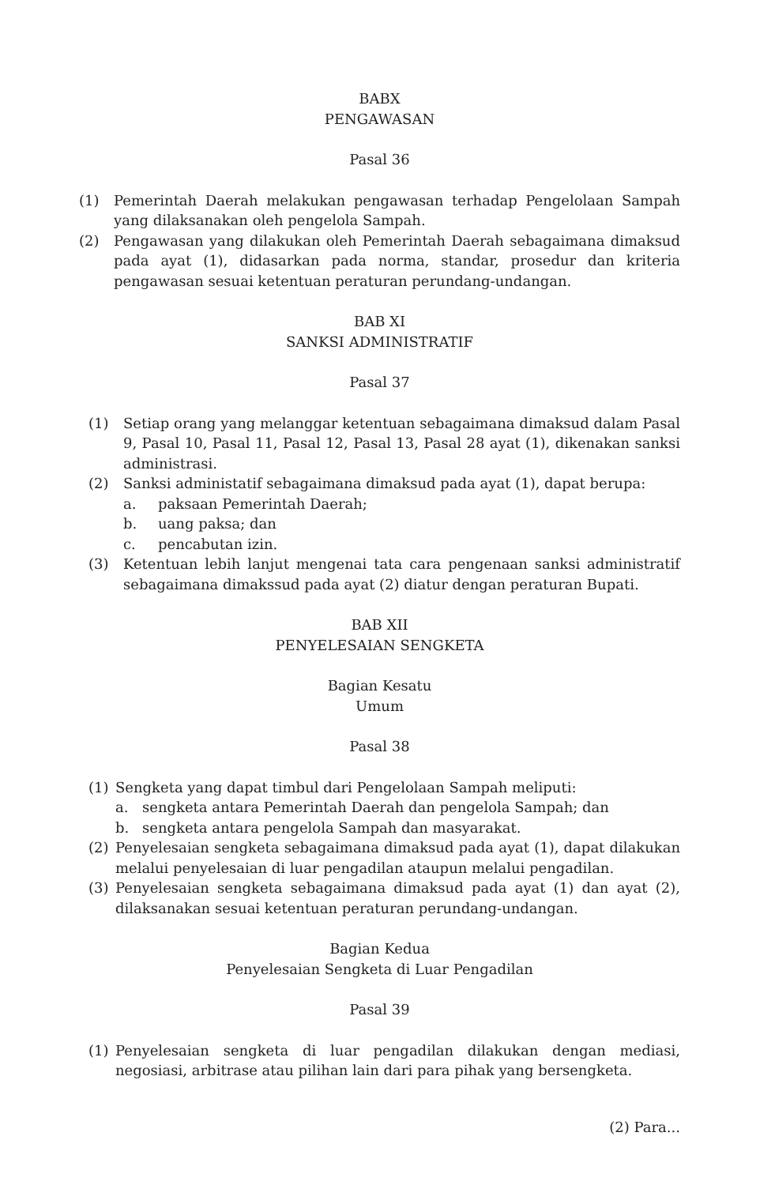BABX
PENGAWASAN
Pasal 36
(1) Pemerintah Daerah melakukan pengawasan terhadap Pengelolaan Sampah yang dilaksanakan oleh pengelola Sampah.
(2) Pengawasan yang dilakukan oleh Pemerintah Daerah sebagaimana dimaksud pada ayat (1), didasarkan pada norma, standar, prosedur dan kriteria pengawasan sesuai ketentuan peraturan perundang-undangan.
BAB XI
SANKSI ADMINISTRATIF
Pasal 37
(1) Setiap orang yang melanggar ketentuan sebagaimana dimaksud dalam Pasal 9, Pasal 10, Pasal 11, Pasal 12, Pasal 13, Pasal 28 ayat (1), dikenakan sanksi administrasi.
(2) Sanksi administatif sebagaimana dimaksud pada ayat (1), dapat berupa:
a. paksaan Pemerintah Daerah;
b. uang paksa; dan
c. pencabutan izin.
(3) Ketentuan lebih lanjut mengenai tata cara pengenaan sanksi administratif sebagaimana dimakssud pada ayat (2) diatur dengan peraturan Bupati.
BAB XII
PENYELESAIAN SENGKETA
Bagian Kesatu
Umum
Pasal 38
(1) Sengketa yang dapat timbul dari Pengelolaan Sampah meliputi:
a. sengketa antara Pemerintah Daerah dan pengelola Sampah; dan
b. sengketa antara pengelola Sampah dan masyarakat.
(2) Penyelesaian sengketa sebagaimana dimaksud pada ayat (1), dapat dilakukan melalui penyelesaian di luar pengadilan ataupun melalui pengadilan.
(3) Penyelesaian sengketa sebagaimana dimaksud pada ayat (1) dan ayat (2), dilaksanakan sesuai ketentuan peraturan perundang-undangan.
Bagian Kedua
Penyelesaian Sengketa di Luar Pengadilan
Pasal 39
(1) Penyelesaian sengketa di luar pengadilan dilakukan dengan mediasi, negosiasi, arbitrase atau pilihan lain dari para pihak yang bersengketa.
(2) Para...